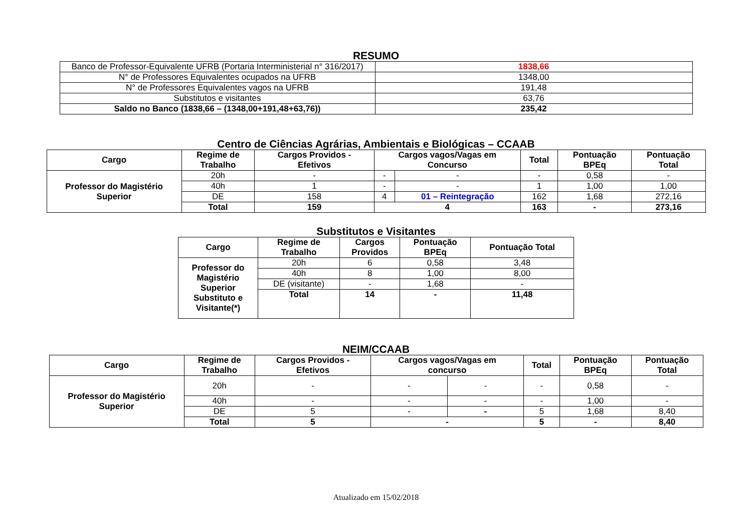RESUMO
| Banco de Professor-Equivalente UFRB (Portaria Interministerial n° 316/2017) | 1838,66 |
| N° de Professores Equivalentes ocupados na UFRB | 1348,00 |
| N° de Professores Equivalentes vagos na UFRB | 191,48 |
| Substitutos e visitantes | 63,76 |
| Saldo no Banco (1838,66 – (1348,00+191,48+63,76)) | 235,42 |
Centro de Ciências Agrárias, Ambientais e Biológicas – CCAAB
| Cargo | Regime de Trabalho | Cargos Providos - Efetivos | Cargos vagos/Vagas em Concurso | | Total | Pontuação BPEq | Pontuação Total |
| --- | --- | --- | --- | --- | --- | --- | --- |
| Professor do Magistério Superior | 20h | - | - | - | - | 0,58 | - |
| | 40h | 1 | - | - | 1 | 1,00 | 1,00 |
| | DE | 158 | 4 | 01 – Reintegração | 162 | 1,68 | 272,16 |
| | Total | 159 | 4 | | 163 | - | 273,16 |
Substitutos e Visitantes
| Cargo | Regime de Trabalho | Cargos Providos | Pontuação BPEq | Pontuação Total |
| --- | --- | --- | --- | --- |
| Professor do Magistério Superior Substituto e Visitante(*) | 20h | 6 | 0,58 | 3,48 |
| | 40h | 8 | 1,00 | 8,00 |
| | DE (visitante) | - | 1,68 | - |
| | Total | 14 | - | 11,48 |
NEIM/CCAAB
| Cargo | Regime de Trabalho | Cargos Providos - Efetivos | Cargos vagos/Vagas em concurso | | Total | Pontuação BPEq | Pontuação Total |
| --- | --- | --- | --- | --- | --- | --- | --- |
| Professor do Magistério Superior | 20h | - | - | - | - | 0,58 | - |
| | 40h | - | - | - | - | 1,00 | - |
| | DE | 5 | - | - | 5 | 1,68 | 8,40 |
| | Total | 5 | - | | 5 | - | 8,40 |
Atualizado em 15/02/2018